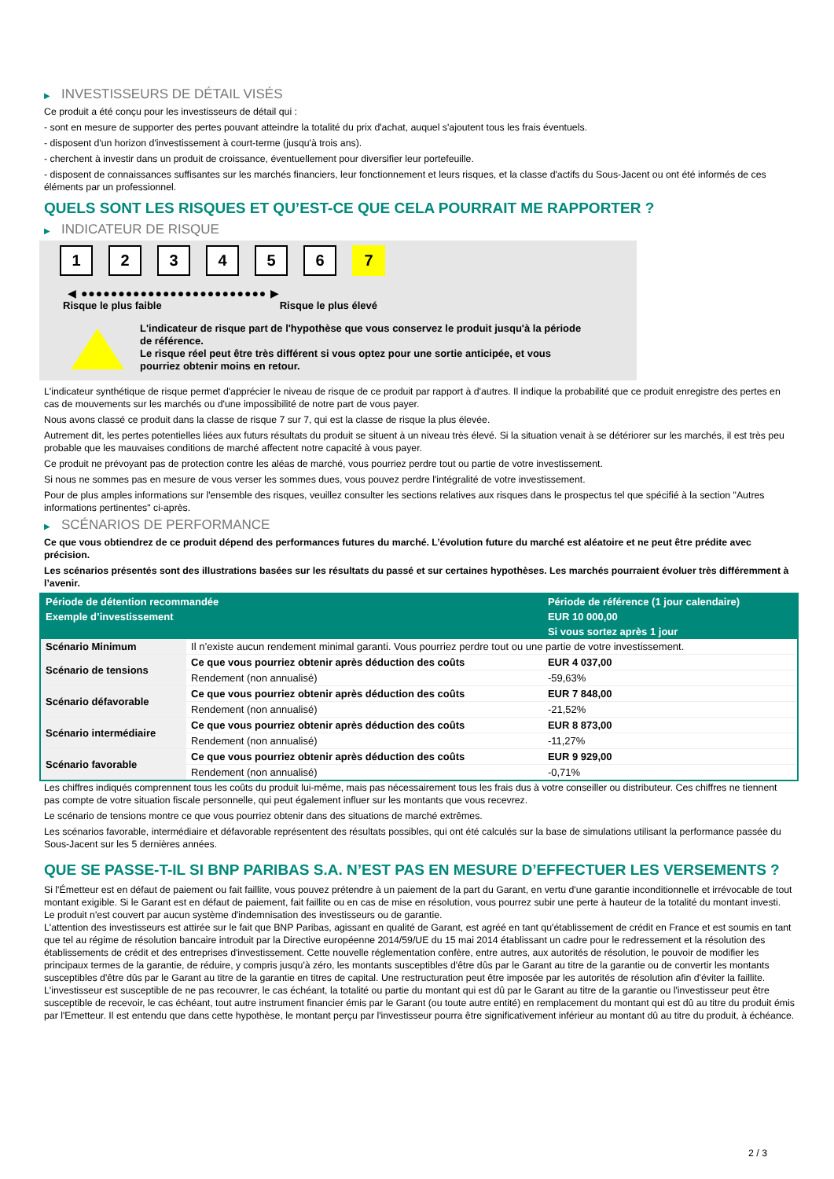▶ INVESTISSEURS DE DÉTAIL VISÉS
Ce produit a été conçu pour les investisseurs de détail qui :
- sont en mesure de supporter des pertes pouvant atteindre la totalité du prix d'achat, auquel s'ajoutent tous les frais éventuels.
- disposent d'un horizon d'investissement à court-terme (jusqu'à trois ans).
- cherchent à investir dans un produit de croissance, éventuellement pour diversifier leur portefeuille.
- disposent de connaissances suffisantes sur les marchés financiers, leur fonctionnement et leurs risques, et la classe d'actifs du Sous-Jacent ou ont été informés de ces éléments par un professionnel.
QUELS SONT LES RISQUES ET QU’EST-CE QUE CELA POURRAIT ME RAPPORTER ?
▶ INDICATEUR DE RISQUE
1 2 3 4 5 6 7
◀ ●●●●●●●●●●●●●●●●●●●●●●●●● ▶
Risque le plus faible Risque le plus élevé
L'indicateur de risque part de l'hypothèse que vous conservez le produit jusqu'à la période de référence.
Le risque réel peut être très différent si vous optez pour une sortie anticipée, et vous pourriez obtenir moins en retour.
L'indicateur synthétique de risque permet d'apprécier le niveau de risque de ce produit par rapport à d'autres. Il indique la probabilité que ce produit enregistre des pertes en cas de mouvements sur les marchés ou d'une impossibilité de notre part de vous payer.
Nous avons classé ce produit dans la classe de risque 7 sur 7, qui est la classe de risque la plus élevée.
Autrement dit, les pertes potentielles liées aux futurs résultats du produit se situent à un niveau très élevé. Si la situation venait à se détériorer sur les marchés, il est très peu probable que les mauvaises conditions de marché affectent notre capacité à vous payer.
Ce produit ne prévoyant pas de protection contre les aléas de marché, vous pourriez perdre tout ou partie de votre investissement.
Si nous ne sommes pas en mesure de vous verser les sommes dues, vous pouvez perdre l'intégralité de votre investissement.
Pour de plus amples informations sur l'ensemble des risques, veuillez consulter les sections relatives aux risques dans le prospectus tel que spécifié à la section "Autres informations pertinentes" ci-après.
▶ SCÉNARIOS DE PERFORMANCE
Ce que vous obtiendrez de ce produit dépend des performances futures du marché. L’évolution future du marché est aléatoire et ne peut être prédite avec précision.
Les scénarios présentés sont des illustrations basées sur les résultats du passé et sur certaines hypothèses. Les marchés pourraient évoluer très différemment à l’avenir.
| Période de détention recommandée | | Période de référence (1 jour calendaire) |
| --- | --- | --- |
| Exemple d’investissement | | EUR 10 000,00 |
| | | Si vous sortez après 1 jour |
| Scénario Minimum | Il n’existe aucun rendement minimal garanti. Vous pourriez perdre tout ou une partie de votre investissement. | |
| Scénario de tensions | Ce que vous pourriez obtenir après déduction des coûts | EUR 4 037,00 |
| | Rendement (non annualisé) | -59,63% |
| Scénario défavorable | Ce que vous pourriez obtenir après déduction des coûts | EUR 7 848,00 |
| | Rendement (non annualisé) | -21,52% |
| Scénario intermédiaire | Ce que vous pourriez obtenir après déduction des coûts | EUR 8 873,00 |
| | Rendement (non annualisé) | -11,27% |
| Scénario favorable | Ce que vous pourriez obtenir après déduction des coûts | EUR 9 929,00 |
| | Rendement (non annualisé) | -0,71% |
Les chiffres indiqués comprennent tous les coûts du produit lui-même, mais pas nécessairement tous les frais dus à votre conseiller ou distributeur. Ces chiffres ne tiennent pas compte de votre situation fiscale personnelle, qui peut également influer sur les montants que vous recevrez.
Le scénario de tensions montre ce que vous pourriez obtenir dans des situations de marché extrêmes.
Les scénarios favorable, intermédiaire et défavorable représentent des résultats possibles, qui ont été calculés sur la base de simulations utilisant la performance passée du Sous-Jacent sur les 5 dernières années.
QUE SE PASSE-T-IL SI BNP PARIBAS S.A. N’EST PAS EN MESURE D’EFFECTUER LES VERSEMENTS ?
Si l'Émetteur est en défaut de paiement ou fait faillite, vous pouvez prétendre à un paiement de la part du Garant, en vertu d'une garantie inconditionnelle et irrévocable de tout montant exigible. Si le Garant est en défaut de paiement, fait faillite ou en cas de mise en résolution, vous pourrez subir une perte à hauteur de la totalité du montant investi.
Le produit n'est couvert par aucun système d'indemnisation des investisseurs ou de garantie.
L'attention des investisseurs est attirée sur le fait que BNP Paribas, agissant en qualité de Garant, est agréé en tant qu'établissement de crédit en France et est soumis en tant que tel au régime de résolution bancaire introduit par la Directive européenne 2014/59/UE du 15 mai 2014 établissant un cadre pour le redressement et la résolution des établissements de crédit et des entreprises d'investissement. Cette nouvelle réglementation confère, entre autres, aux autorités de résolution, le pouvoir de modifier les principaux termes de la garantie, de réduire, y compris jusqu'à zéro, les montants susceptibles d'être dûs par le Garant au titre de la garantie ou de convertir les montants susceptibles d'être dûs par le Garant au titre de la garantie en titres de capital. Une restructuration peut être imposée par les autorités de résolution afin d'éviter la faillite. L'investisseur est susceptible de ne pas recouvrer, le cas échéant, la totalité ou partie du montant qui est dû par le Garant au titre de la garantie ou l'investisseur peut être susceptible de recevoir, le cas échéant, tout autre instrument financier émis par le Garant (ou toute autre entité) en remplacement du montant qui est dû au titre du produit émis par l'Emetteur. Il est entendu que dans cette hypothèse, le montant perçu par l'investisseur pourra être significativement inférieur au montant dû au titre du produit, à échéance.
2 / 3